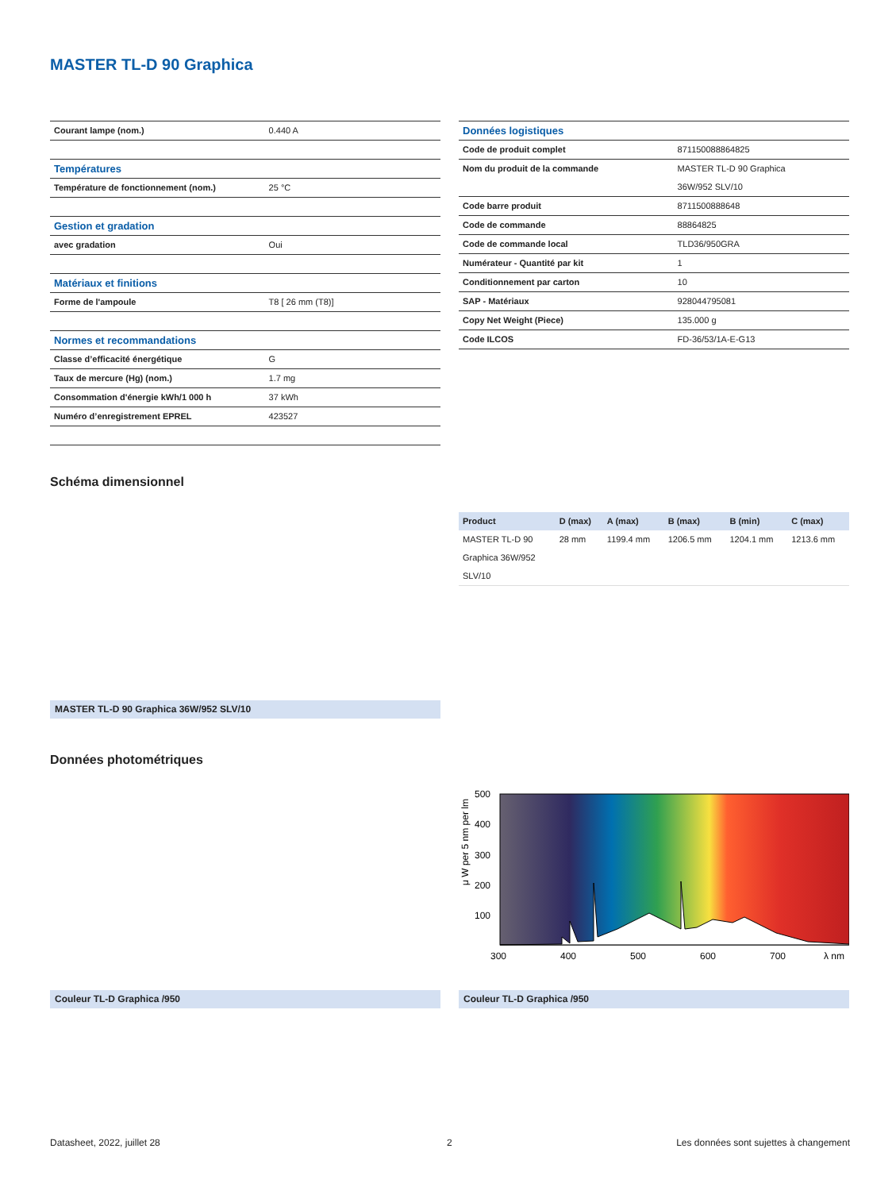MASTER TL-D 90 Graphica
| Courant lampe (nom.) | 0.440 A |
| Températures | |
| Température de fonctionnement (nom.) | 25 °C |
| Gestion et gradation | |
| avec gradation | Oui |
| Matériaux et finitions | |
| Forme de l'ampoule | T8 [ 26 mm (T8)] |
| Normes et recommandations | |
| Classe d’efficacité énergétique | G |
| Taux de mercure (Hg) (nom.) | 1.7 mg |
| Consommation d'énergie kWh/1 000 h | 37 kWh |
| Numéro d’enregistrement EPREL | 423527 |
| Données logistiques | |
| Code de produit complet | 871150088864825 |
| Nom du produit de la commande | MASTER TL-D 90 Graphica 36W/952 SLV/10 |
| Code barre produit | 8711500888648 |
| Code de commande | 88864825 |
| Code de commande local | TLD36/950GRA |
| Numérateur - Quantité par kit | 1 |
| Conditionnement par carton | 10 |
| SAP - Matériaux | 928044795081 |
| Copy Net Weight (Piece) | 135.000 g |
| Code ILCOS | FD-36/53/1A-E-G13 |
Schéma dimensionnel
| Product | D (max) | A (max) | B (max) | B (min) | C (max) |
| --- | --- | --- | --- | --- | --- |
| MASTER TL-D 90 Graphica 36W/952 SLV/10 | 28 mm | 1199.4 mm | 1206.5 mm | 1204.1 mm | 1213.6 mm |
MASTER TL-D 90 Graphica 36W/952 SLV/10
Données photométriques
500
400
300
200
100
300
400
500
600
700
λ nm
μ W per 5 nm per lm
Couleur TL-D Graphica /950 Couleur TL-D Graphica /950
Datasheet, 2022, juillet 28 2
Les données sont sujettes à changement